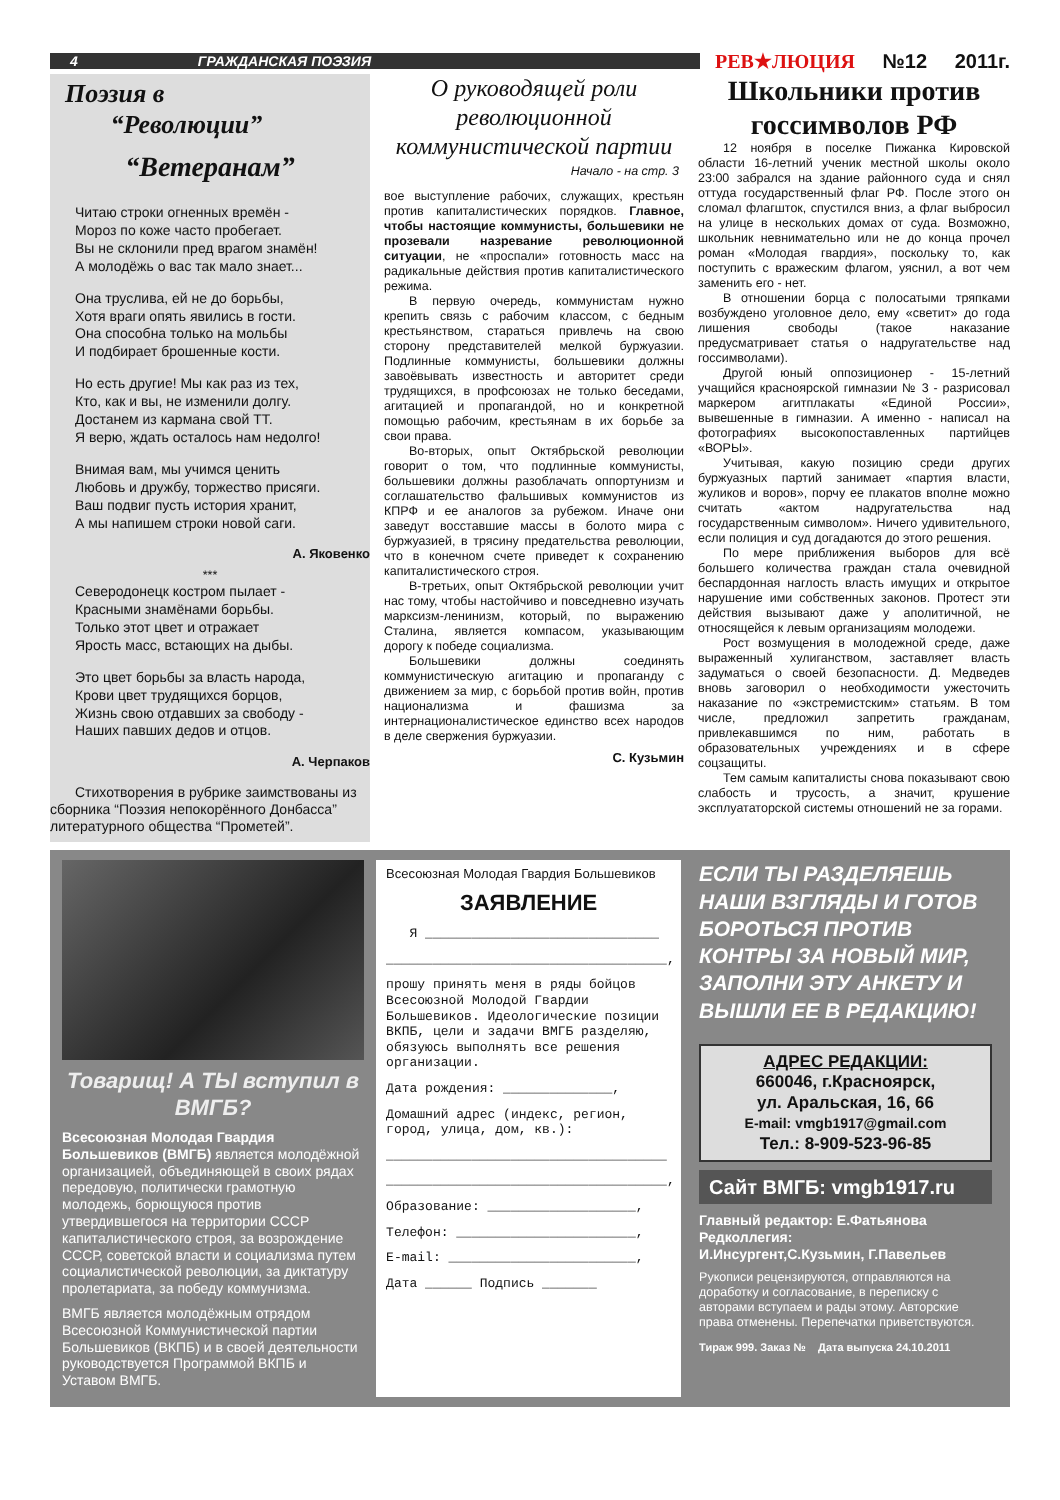4 ГРАЖДАНСКАЯ ПОЭЗИЯ
РЕВ★ЛЮЦИЯ №12 2011г.
Поэзия в
“Революции”
“Ветеранам”
Читаю строки огненных времён -
Мороз по коже часто пробегает.
Вы не склонили пред врагом знамён!
А молодёжь о вас так мало знает...
Она труслива, ей не до борьбы,
Хотя враги опять явились в гости.
Она способна только на мольбы
И подбирает брошенные кости.
Но есть другие! Мы как раз из тех,
Кто, как и вы, не изменили долгу.
Достанем из кармана свой ТТ.
Я верю, ждать осталось нам недолго!
Внимая вам, мы учимся ценить
Любовь и дружбу, торжество присяги.
Ваш подвиг пусть история хранит,
А мы напишем строки новой саги.
А. Яковенко
***
Северодонецк костром пылает -
Красными знамёнами борьбы.
Только этот цвет и отражает
Ярость масс, встающих на дыбы.
Это цвет борьбы за власть народа,
Крови цвет трудящихся борцов,
Жизнь свою отдавших за свободу -
Наших павших дедов и отцов.
А. Черпаков
Стихотворения в рубрике заимствованы из сборника “Поэзия непокорённого Донбасса” литературного общества “Прометей”.
О руководящей роли революционной коммунистической партии
Начало - на стр. 3
вое выступление рабочих, служащих, крестьян против капиталистических порядков. Главное, чтобы настоящие коммунисты, большевики не прозевали назревание революционной ситуации, не «проспали» готовность масс на радикальные действия против капиталистического режима.
В первую очередь, коммунистам нужно крепить связь с рабочим классом, с бедным крестьянством, стараться привлечь на свою сторону представителей мелкой буржуазии. Подлинные коммунисты, большевики должны завоёвывать известность и авторитет среди трудящихся, в профсоюзах не только беседами, агитацией и пропагандой, но и конкретной помощью рабочим, крестьянам в их борьбе за свои права.
Во-вторых, опыт Октябрьской революции говорит о том, что подлинные коммунисты, большевики должны разоблачать оппортунизм и соглашательство фальшивых коммунистов из КПРФ и ее аналогов за рубежом. Иначе они заведут восставшие массы в болото мира с буржуазией, в трясину предательства революции, что в конечном счете приведет к сохранению капиталистического строя.
В-третьих, опыт Октябрьской революции учит нас тому, чтобы настойчиво и повседневно изучать марксизм-ленинизм, который, по выражению Сталина, является компасом, указывающим дорогу к победе социализма.
Большевики должны соединять коммунистическую агитацию и пропаганду с движением за мир, с борьбой против войн, против национализма и фашизма за интернационалистическое единство всех народов в деле свержения буржуазии.
С. Кузьмин
Школьники против госсимволов РФ
12 ноября в поселке Пижанка Кировской области 16-летний ученик местной школы около 23:00 забрался на здание районного суда и снял оттуда государственный флаг РФ. После этого он сломал флагшток, спустился вниз, а флаг выбросил на улице в нескольких домах от суда. Возможно, школьник невнимательно или не до конца прочел роман «Молодая гвардия», поскольку то, как поступить с вражеским флагом, уяснил, а вот чем заменить его - нет.
В отношении борца с полосатыми тряпками возбуждено уголовное дело, ему «светит» до года лишения свободы (такое наказание предусматривает статья о надругательстве над госсимволами).
Другой юный оппозиционер - 15-летний учащийся красноярской гимназии № 3 - разрисовал маркером агитплакаты «Единой России», вывешенные в гимназии. А именно - написал на фотографиях высокопоставленных партийцев «ВОРЫ».
Учитывая, какую позицию среди других буржуазных партий занимает «партия власти, жуликов и воров», порчу ее плакатов вполне можно считать «актом надругательства над государственным символом». Ничего удивительного, если полиция и суд догадаются до этого решения.
По мере приближения выборов для всё большего количества граждан стала очевидной беспардонная наглость власть имущих и открытое нарушение ими собственных законов. Протест эти действия вызывают даже у аполитичной, не относящейся к левым организациям молодежи.
Рост возмущения в молодежной среде, даже выраженный хулиганством, заставляет власть задуматься о своей безопасности. Д. Медведев вновь заговорил о необходимости ужесточить наказание по «экстремистским» статьям. В том числе, предложил запретить гражданам, привлекавшимся по ним, работать в образовательных учреждениях и в сфере соцзащиты.
Тем самым капиталисты снова показывают свою слабость и трусость, а значит, крушение эксплуататорской системы отношений не за горами.
Товарищ! А ТЫ вступил в ВМГБ?
Всесоюзная Молодая Гвардия Большевиков (ВМГБ) является молодёжной организацией, объединяющей в своих рядах передовую, политически грамотную молодежь, борющуюся против утвердившегося на территории СССР капиталистического строя, за возрождение СССР, советской власти и социализма путем социалистической революции, за диктатуру пролетариата, за победу коммунизма.
ВМГБ является молодёжным отрядом Всесоюзной Коммунистической партии Большевиков (ВКПБ) и в своей деятельности руководствуется Программой ВКПБ и Уставом ВМГБ.
Всесоюзная Молодая Гвардия Большевиков
ЗАЯВЛЕНИЕ
Я ______________________________
____________________________________,
прошу принять меня в ряды бойцов Всесоюзной Молодой Гвардии Большевиков. Идеологические позиции ВКПБ, цели и задачи ВМГБ разделяю, обязуюсь выполнять все решения организации.
Дата рождения: ______________,
Домашний адрес (индекс, регион, город, улица, дом, кв.):
____________________________________
____________________________________,
Образование: ___________________,
Телефон: _______________________,
E-mail: ________________________,
Дата ______ Подпись _______
ЕСЛИ ТЫ РАЗДЕЛЯЕШЬ НАШИ ВЗГЛЯДЫ И ГОТОВ БОРОТЬСЯ ПРОТИВ КОНТРЫ ЗА НОВЫЙ МИР, ЗАПОЛНИ ЭТУ АНКЕТУ И ВЫШЛИ ЕЕ В РЕДАКЦИЮ!
АДРЕС РЕДАКЦИИ:
660046, г.Красноярск,
ул. Аральская, 16, 66
E-mail: vmgb1917@gmail.com
Тел.: 8-909-523-96-85
Сайт ВМГБ: vmgb1917.ru
Главный редактор: Е.Фатьянова
Редколлегия:
И.Инсургент,С.Кузьмин, Г.Павельев
Рукописи рецензируются, отправляются на доработку и согласование, в переписку с авторами вступаем и рады этому. Авторские права отменены. Перепечатки приветствуются.
Тираж 999. Заказ № Дата выпуска 24.10.2011